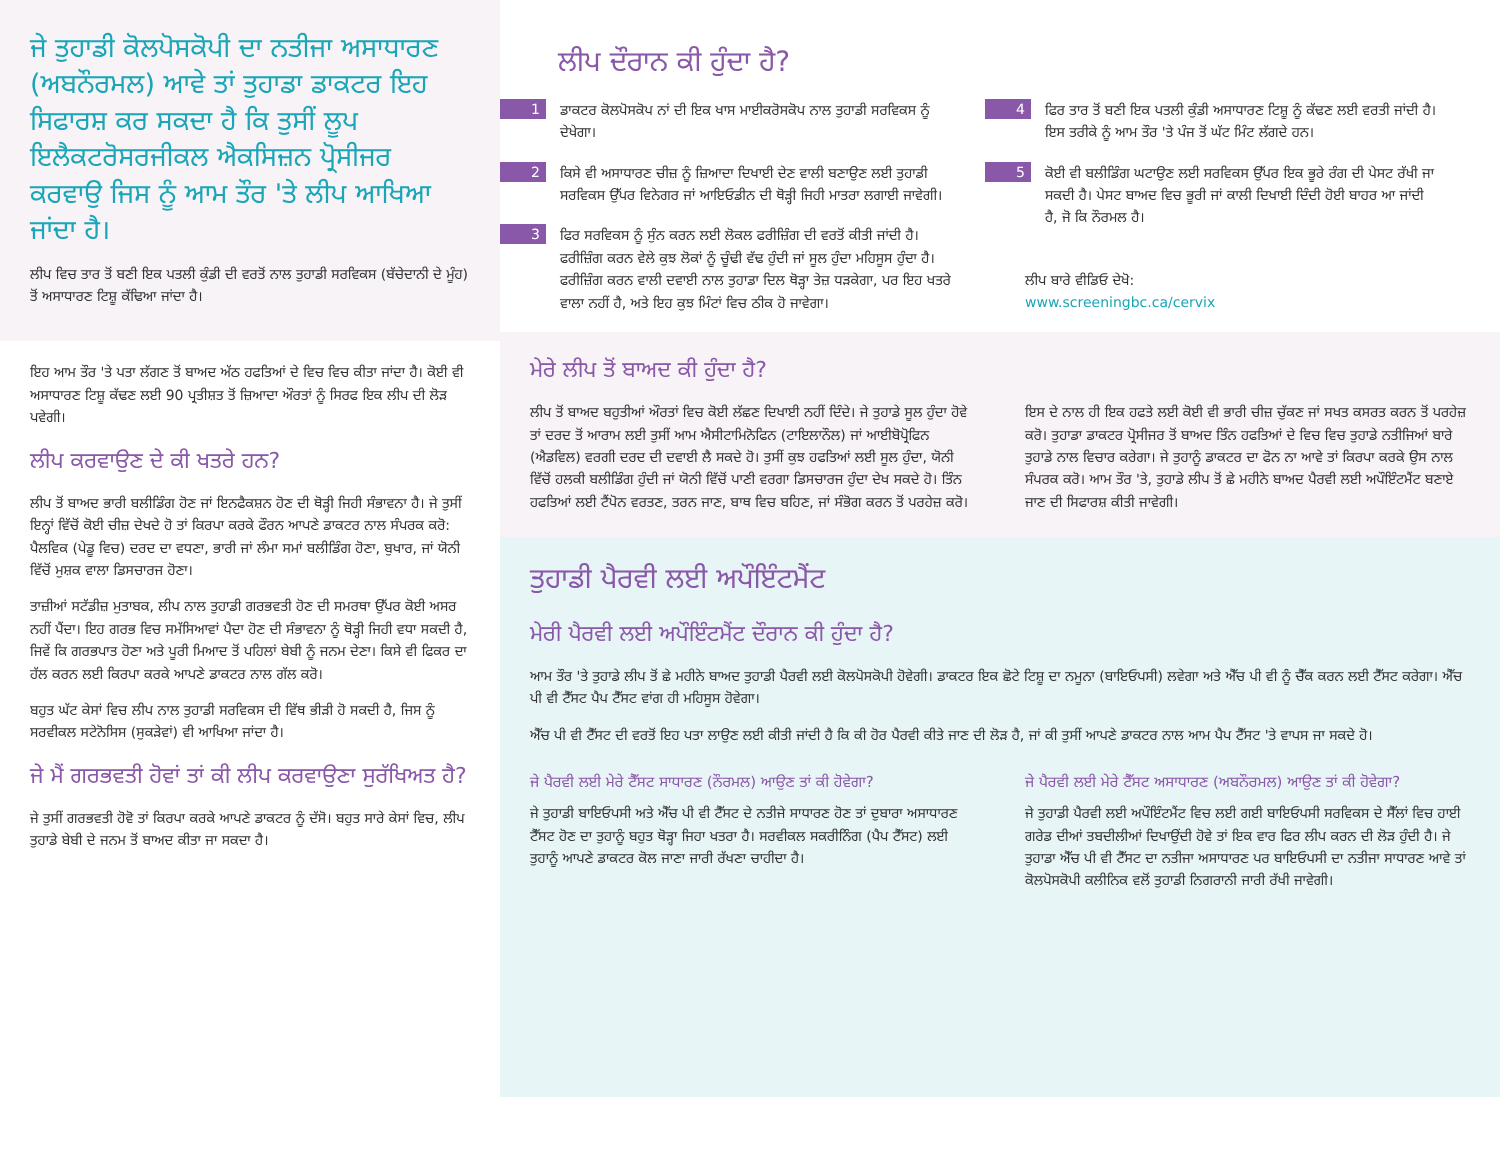ਜੇ ਤੁਹਾਡੀ ਕੋਲਪੋਸਕੋਪੀ ਦਾ ਨਤੀਜਾ ਅਸਾਧਾਰਣ (ਅਬਨੌਰਮਲ) ਆਵੇ ਤਾਂ ਤੁਹਾਡਾ ਡਾਕਟਰ ਇਹ ਸਿਫਾਰਸ਼ ਕਰ ਸਕਦਾ ਹੈ ਕਿ ਤੁਸੀਂ ਲੂਪ ਇਲੈਕਟਰੋਸਰਜੀਕਲ ਐਕਸਿਜ਼ਨ ਪ੍ਰੋਸੀਜਰ ਕਰਵਾਉ ਜਿਸ ਨੂੰ ਆਮ ਤੌਰ 'ਤੇ ਲੀਪ ਆਖਿਆ ਜਾਂਦਾ ਹੈ।
ਲੀਪ ਵਿਚ ਤਾਰ ਤੋਂ ਬਣੀ ਇਕ ਪਤਲੀ ਕੁੰਡੀ ਦੀ ਵਰਤੋਂ ਨਾਲ ਤੁਹਾਡੀ ਸਰਵਿਕਸ (ਬੱਚੇਦਾਨੀ ਦੇ ਮੂੰਹ) ਤੋਂ ਅਸਾਧਾਰਣ ਟਿਸ਼ੂ ਕੱਢਿਆ ਜਾਂਦਾ ਹੈ।
ਇਹ ਆਮ ਤੌਰ 'ਤੇ ਪਤਾ ਲੱਗਣ ਤੋਂ ਬਾਅਦ ਅੱਠ ਹਫਤਿਆਂ ਦੇ ਵਿਚ ਵਿਚ ਕੀਤਾ ਜਾਂਦਾ ਹੈ। ਕੋਈ ਵੀ ਅਸਾਧਾਰਣ ਟਿਸ਼ੂ ਕੱਢਣ ਲਈ 90 ਪ੍ਰਤੀਸ਼ਤ ਤੋਂ ਜ਼ਿਆਦਾ ਔਰਤਾਂ ਨੂੰ ਸਿਰਫ ਇਕ ਲੀਪ ਦੀ ਲੋੜ ਪਵੇਗੀ।
ਲੀਪ ਕਰਵਾਉਣ ਦੇ ਕੀ ਖਤਰੇ ਹਨ?
ਲੀਪ ਤੋਂ ਬਾਅਦ ਭਾਰੀ ਬਲੀਡਿੰਗ ਹੋਣ ਜਾਂ ਇਨਫੈਕਸ਼ਨ ਹੋਣ ਦੀ ਥੋੜ੍ਹੀ ਜਿਹੀ ਸੰਭਾਵਨਾ ਹੈ। ਜੇ ਤੁਸੀਂ ਇਨ੍ਹਾਂ ਵਿੱਚੋਂ ਕੋਈ ਚੀਜ਼ ਦੇਖਦੇ ਹੋ ਤਾਂ ਕਿਰਪਾ ਕਰਕੇ ਫੌਰਨ ਆਪਣੇ ਡਾਕਟਰ ਨਾਲ ਸੰਪਰਕ ਕਰੋ: ਪੈਲਵਿਕ (ਪੇਡੂ ਵਿਚ) ਦਰਦ ਦਾ ਵਧਣਾ, ਭਾਰੀ ਜਾਂ ਲੰਮਾ ਸਮਾਂ ਬਲੀਡਿੰਗ ਹੋਣਾ, ਬੁਖਾਰ, ਜਾਂ ਯੋਨੀ ਵਿੱਚੋਂ ਮੁਸ਼ਕ ਵਾਲਾ ਡਿਸਚਾਰਜ ਹੋਣਾ।
ਤਾਜ਼ੀਆਂ ਸਟੱਡੀਜ਼ ਮੁਤਾਬਕ, ਲੀਪ ਨਾਲ ਤੁਹਾਡੀ ਗਰਭਵਤੀ ਹੋਣ ਦੀ ਸਮਰਥਾ ਉੱਪਰ ਕੋਈ ਅਸਰ ਨਹੀਂ ਪੈਂਦਾ। ਇਹ ਗਰਭ ਵਿਚ ਸਮੱਸਿਆਵਾਂ ਪੈਦਾ ਹੋਣ ਦੀ ਸੰਭਾਵਨਾ ਨੂੰ ਥੋੜ੍ਹੀ ਜਿਹੀ ਵਧਾ ਸਕਦੀ ਹੈ, ਜਿਵੇਂ ਕਿ ਗਰਭਪਾਤ ਹੋਣਾ ਅਤੇ ਪੂਰੀ ਮਿਆਦ ਤੋਂ ਪਹਿਲਾਂ ਬੇਬੀ ਨੂੰ ਜਨਮ ਦੇਣਾ। ਕਿਸੇ ਵੀ ਫਿਕਰ ਦਾ ਹੱਲ ਕਰਨ ਲਈ ਕਿਰਪਾ ਕਰਕੇ ਆਪਣੇ ਡਾਕਟਰ ਨਾਲ ਗੱਲ ਕਰੋ।
ਬਹੁਤ ਘੱਟ ਕੇਸਾਂ ਵਿਚ ਲੀਪ ਨਾਲ ਤੁਹਾਡੀ ਸਰਵਿਕਸ ਦੀ ਵਿੱਥ ਭੀੜੀ ਹੋ ਸਕਦੀ ਹੈ, ਜਿਸ ਨੂੰ ਸਰਵੀਕਲ ਸਟੇਨੋਸਿਸ (ਸੁਕੜੇਵਾਂ) ਵੀ ਆਖਿਆ ਜਾਂਦਾ ਹੈ।
ਜੇ ਮੈਂ ਗਰਭਵਤੀ ਹੋਵਾਂ ਤਾਂ ਕੀ ਲੀਪ ਕਰਵਾਉਣਾ ਸੁਰੱਖਿਅਤ ਹੈ?
ਜੇ ਤੁਸੀਂ ਗਰਭਵਤੀ ਹੋਵੋ ਤਾਂ ਕਿਰਪਾ ਕਰਕੇ ਆਪਣੇ ਡਾਕਟਰ ਨੂੰ ਦੱਸੋ। ਬਹੁਤ ਸਾਰੇ ਕੇਸਾਂ ਵਿਚ, ਲੀਪ ਤੁਹਾਡੇ ਬੇਬੀ ਦੇ ਜਨਮ ਤੋਂ ਬਾਅਦ ਕੀਤਾ ਜਾ ਸਕਦਾ ਹੈ।
ਲੀਪ ਦੌਰਾਨ ਕੀ ਹੁੰਦਾ ਹੈ?
1 ਡਾਕਟਰ ਕੋਲਪੋਸਕੋਪ ਨਾਂ ਦੀ ਇਕ ਖਾਸ ਮਾਈਕਰੋਸਕੋਪ ਨਾਲ ਤੁਹਾਡੀ ਸਰਵਿਕਸ ਨੂੰ ਦੇਖੇਗਾ।
2 ਕਿਸੇ ਵੀ ਅਸਾਧਾਰਣ ਚੀਜ਼ ਨੂੰ ਜ਼ਿਆਦਾ ਦਿਖਾਈ ਦੇਣ ਵਾਲੀ ਬਣਾਉਣ ਲਈ ਤੁਹਾਡੀ ਸਰਵਿਕਸ ਉੱਪਰ ਵਿਨੇਗਰ ਜਾਂ ਆਇਓਡੀਨ ਦੀ ਥੋੜ੍ਹੀ ਜਿਹੀ ਮਾਤਰਾ ਲਗਾਈ ਜਾਵੇਗੀ।
3 ਫਿਰ ਸਰਵਿਕਸ ਨੂੰ ਸੁੰਨ ਕਰਨ ਲਈ ਲੋਕਲ ਫਰੀਜ਼ਿੰਗ ਦੀ ਵਰਤੋਂ ਕੀਤੀ ਜਾਂਦੀ ਹੈ। ਫਰੀਜ਼ਿੰਗ ਕਰਨ ਵੇਲੇ ਕੁਝ ਲੋਕਾਂ ਨੂੰ ਚੂੰਢੀ ਵੱਢ ਹੁੰਦੀ ਜਾਂ ਸੂਲ ਹੁੰਦਾ ਮਹਿਸੂਸ ਹੁੰਦਾ ਹੈ। ਫਰੀਜ਼ਿੰਗ ਕਰਨ ਵਾਲੀ ਦਵਾਈ ਨਾਲ ਤੁਹਾਡਾ ਦਿਲ ਥੋੜ੍ਹਾ ਤੇਜ਼ ਧੜਕੇਗਾ, ਪਰ ਇਹ ਖਤਰੇ ਵਾਲਾ ਨਹੀਂ ਹੈ, ਅਤੇ ਇਹ ਕੁਝ ਮਿੰਟਾਂ ਵਿਚ ਠੀਕ ਹੋ ਜਾਵੇਗਾ।
4 ਫਿਰ ਤਾਰ ਤੋਂ ਬਣੀ ਇਕ ਪਤਲੀ ਕੁੰਡੀ ਅਸਾਧਾਰਣ ਟਿਸ਼ੂ ਨੂੰ ਕੱਢਣ ਲਈ ਵਰਤੀ ਜਾਂਦੀ ਹੈ। ਇਸ ਤਰੀਕੇ ਨੂੰ ਆਮ ਤੌਰ 'ਤੇ ਪੰਜ ਤੋਂ ਘੱਟ ਮਿੰਟ ਲੱਗਦੇ ਹਨ।
5 ਕੋਈ ਵੀ ਬਲੀਡਿੰਗ ਘਟਾਉਣ ਲਈ ਸਰਵਿਕਸ ਉੱਪਰ ਇਕ ਭੂਰੇ ਰੰਗ ਦੀ ਪੇਸਟ ਰੱਖੀ ਜਾ ਸਕਦੀ ਹੈ। ਪੇਸਟ ਬਾਅਦ ਵਿਚ ਭੂਰੀ ਜਾਂ ਕਾਲੀ ਦਿਖਾਈ ਦਿੰਦੀ ਹੋਈ ਬਾਹਰ ਆ ਜਾਂਦੀ ਹੈ, ਜੋ ਕਿ ਨੌਰਮਲ ਹੈ।
ਲੀਪ ਬਾਰੇ ਵੀਡਿਓ ਦੇਖੋ:
www.screeningbc.ca/cervix
ਮੇਰੇ ਲੀਪ ਤੋਂ ਬਾਅਦ ਕੀ ਹੁੰਦਾ ਹੈ?
ਲੀਪ ਤੋਂ ਬਾਅਦ ਬਹੁਤੀਆਂ ਔਰਤਾਂ ਵਿਚ ਕੋਈ ਲੱਛਣ ਦਿਖਾਈ ਨਹੀਂ ਦਿੰਦੇ। ਜੇ ਤੁਹਾਡੇ ਸੂਲ ਹੁੰਦਾ ਹੋਵੇ ਤਾਂ ਦਰਦ ਤੋਂ ਆਰਾਮ ਲਈ ਤੁਸੀਂ ਆਮ ਐਸੀਟਾਮਿਨੋਫਿਨ (ਟਾਇਲਾਨੌਲ) ਜਾਂ ਆਈਬੋਪ੍ਰੋਫਿਨ (ਐਡਵਿਲ) ਵਰਗੀ ਦਰਦ ਦੀ ਦਵਾਈ ਲੈ ਸਕਦੇ ਹੋ। ਤੁਸੀਂ ਕੁਝ ਹਫਤਿਆਂ ਲਈ ਸੂਲ ਹੁੰਦਾ, ਯੋਨੀ ਵਿੱਚੋਂ ਹਲਕੀ ਬਲੀਡਿੰਗ ਹੁੰਦੀ ਜਾਂ ਯੋਨੀ ਵਿੱਚੋਂ ਪਾਣੀ ਵਰਗਾ ਡਿਸਚਾਰਜ ਹੁੰਦਾ ਦੇਖ ਸਕਦੇ ਹੋ। ਤਿੰਨ ਹਫਤਿਆਂ ਲਈ ਟੈਂਪੋਨ ਵਰਤਣ, ਤਰਨ ਜਾਣ, ਬਾਥ ਵਿਚ ਬਹਿਣ, ਜਾਂ ਸੰਭੋਗ ਕਰਨ ਤੋਂ ਪਰਹੇਜ਼ ਕਰੋ।
ਇਸ ਦੇ ਨਾਲ ਹੀ ਇਕ ਹਫਤੇ ਲਈ ਕੋਈ ਵੀ ਭਾਰੀ ਚੀਜ਼ ਚੁੱਕਣ ਜਾਂ ਸਖਤ ਕਸਰਤ ਕਰਨ ਤੋਂ ਪਰਹੇਜ਼ ਕਰੋ। ਤੁਹਾਡਾ ਡਾਕਟਰ ਪ੍ਰੋਸੀਜਰ ਤੋਂ ਬਾਅਦ ਤਿੰਨ ਹਫਤਿਆਂ ਦੇ ਵਿਚ ਵਿਚ ਤੁਹਾਡੇ ਨਤੀਜਿਆਂ ਬਾਰੇ ਤੁਹਾਡੇ ਨਾਲ ਵਿਚਾਰ ਕਰੇਗਾ। ਜੇ ਤੁਹਾਨੂੰ ਡਾਕਟਰ ਦਾ ਫੋਨ ਨਾ ਆਵੇ ਤਾਂ ਕਿਰਪਾ ਕਰਕੇ ਉਸ ਨਾਲ ਸੰਪਰਕ ਕਰੋ। ਆਮ ਤੌਰ 'ਤੇ, ਤੁਹਾਡੇ ਲੀਪ ਤੋਂ ਛੇ ਮਹੀਨੇ ਬਾਅਦ ਪੈਰਵੀ ਲਈ ਅਪੌਇੰਟਮੈਂਟ ਬਣਾਏ ਜਾਣ ਦੀ ਸਿਫਾਰਸ਼ ਕੀਤੀ ਜਾਵੇਗੀ।
ਤੁਹਾਡੀ ਪੈਰਵੀ ਲਈ ਅਪੌਇੰਟਮੈਂਟ
ਮੇਰੀ ਪੈਰਵੀ ਲਈ ਅਪੌਇੰਟਮੈਂਟ ਦੌਰਾਨ ਕੀ ਹੁੰਦਾ ਹੈ?
ਆਮ ਤੌਰ 'ਤੇ ਤੁਹਾਡੇ ਲੀਪ ਤੋਂ ਛੇ ਮਹੀਨੇ ਬਾਅਦ ਤੁਹਾਡੀ ਪੈਰਵੀ ਲਈ ਕੋਲਪੋਸਕੋਪੀ ਹੋਵੇਗੀ। ਡਾਕਟਰ ਇਕ ਛੋਟੇ ਟਿਸ਼ੂ ਦਾ ਨਮੂਨਾ (ਬਾਇਓਪਸੀ) ਲਵੇਗਾ ਅਤੇ ਐੱਚ ਪੀ ਵੀ ਨੂੰ ਚੈੱਕ ਕਰਨ ਲਈ ਟੈੱਸਟ ਕਰੇਗਾ। ਐੱਚ ਪੀ ਵੀ ਟੈੱਸਟ ਪੈਪ ਟੈੱਸਟ ਵਾਂਗ ਹੀ ਮਹਿਸੂਸ ਹੋਵੇਗਾ।
ਐੱਚ ਪੀ ਵੀ ਟੈੱਸਟ ਦੀ ਵਰਤੋਂ ਇਹ ਪਤਾ ਲਾਉਣ ਲਈ ਕੀਤੀ ਜਾਂਦੀ ਹੈ ਕਿ ਕੀ ਹੋਰ ਪੈਰਵੀ ਕੀਤੇ ਜਾਣ ਦੀ ਲੋੜ ਹੈ, ਜਾਂ ਕੀ ਤੁਸੀਂ ਆਪਣੇ ਡਾਕਟਰ ਨਾਲ ਆਮ ਪੈਪ ਟੈੱਸਟ 'ਤੇ ਵਾਪਸ ਜਾ ਸਕਦੇ ਹੋ।
ਜੇ ਪੈਰਵੀ ਲਈ ਮੇਰੇ ਟੈੱਸਟ ਸਾਧਾਰਣ (ਨੌਰਮਲ) ਆਉਣ ਤਾਂ ਕੀ ਹੋਵੇਗਾ?
ਜੇ ਤੁਹਾਡੀ ਬਾਇਓਪਸੀ ਅਤੇ ਐੱਚ ਪੀ ਵੀ ਟੈੱਸਟ ਦੇ ਨਤੀਜੇ ਸਾਧਾਰਣ ਹੋਣ ਤਾਂ ਦੁਬਾਰਾ ਅਸਾਧਾਰਣ ਟੈੱਸਟ ਹੋਣ ਦਾ ਤੁਹਾਨੂੰ ਬਹੁਤ ਥੋੜ੍ਹਾ ਜਿਹਾ ਖਤਰਾ ਹੈ। ਸਰਵੀਕਲ ਸਕਰੀਨਿੰਗ (ਪੈਪ ਟੈੱਸਟ) ਲਈ ਤੁਹਾਨੂੰ ਆਪਣੇ ਡਾਕਟਰ ਕੋਲ ਜਾਣਾ ਜਾਰੀ ਰੱਖਣਾ ਚਾਹੀਦਾ ਹੈ।
ਜੇ ਪੈਰਵੀ ਲਈ ਮੇਰੇ ਟੈੱਸਟ ਅਸਾਧਾਰਣ (ਅਬਨੌਰਮਲ) ਆਉਣ ਤਾਂ ਕੀ ਹੋਵੇਗਾ?
ਜੇ ਤੁਹਾਡੀ ਪੈਰਵੀ ਲਈ ਅਪੌਇੰਟਮੈਂਟ ਵਿਚ ਲਈ ਗਈ ਬਾਇਓਪਸੀ ਸਰਵਿਕਸ ਦੇ ਸੈੱਲਾਂ ਵਿਚ ਹਾਈ ਗਰੇਡ ਦੀਆਂ ਤਬਦੀਲੀਆਂ ਦਿਖਾਉਂਦੀ ਹੋਵੇ ਤਾਂ ਇਕ ਵਾਰ ਫਿਰ ਲੀਪ ਕਰਨ ਦੀ ਲੋੜ ਹੁੰਦੀ ਹੈ। ਜੇ ਤੁਹਾਡਾ ਐੱਚ ਪੀ ਵੀ ਟੈੱਸਟ ਦਾ ਨਤੀਜਾ ਅਸਾਧਾਰਣ ਪਰ ਬਾਇਓਪਸੀ ਦਾ ਨਤੀਜਾ ਸਾਧਾਰਣ ਆਵੇ ਤਾਂ ਕੋਲਪੋਸਕੋਪੀ ਕਲੀਨਿਕ ਵਲੋਂ ਤੁਹਾਡੀ ਨਿਗਰਾਨੀ ਜਾਰੀ ਰੱਖੀ ਜਾਵੇਗੀ।